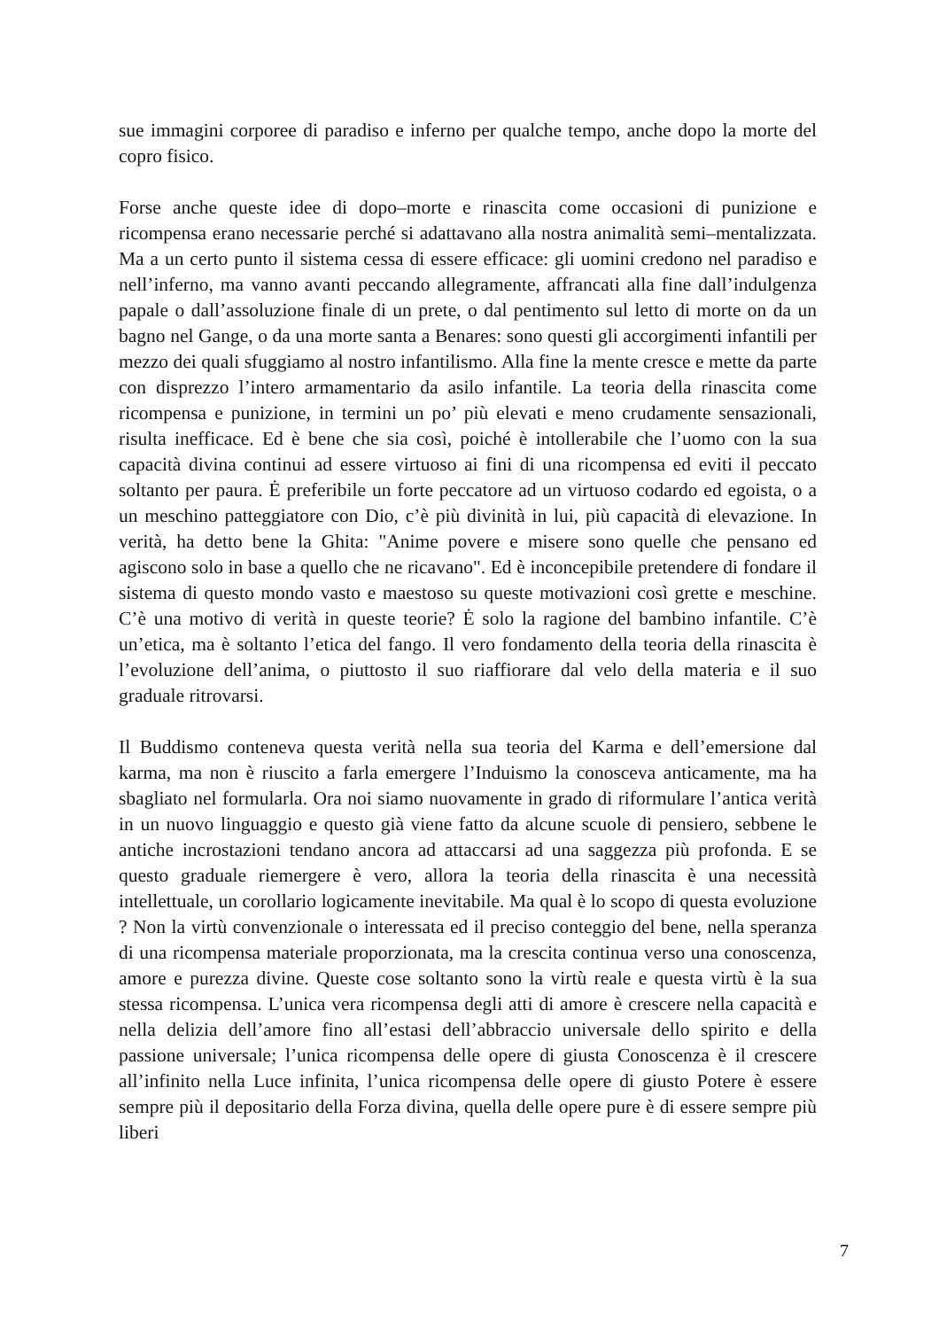sue immagini corporee di paradiso e inferno per qualche tempo, anche dopo la morte del copro fisico.
Forse anche queste idee di dopo–morte e rinascita come occasioni di punizione e ricompensa erano necessarie perché si adattavano alla nostra animalità semi–mentalizzata. Ma a un certo punto il sistema cessa di essere efficace: gli uomini credono nel paradiso e nell’inferno, ma vanno avanti peccando allegramente, affrancati alla fine dall’indulgenza papale o dall’assoluzione finale di un prete, o dal pentimento sul letto di morte on da un bagno nel Gange, o da una morte santa a Benares: sono questi gli accorgimenti infantili per mezzo dei quali sfuggiamo al nostro infantilismo. Alla fine la mente cresce e mette da parte con disprezzo l’intero armamentario da asilo infantile. La teoria della rinascita come ricompensa e punizione, in termini un po’ più elevati e meno crudamente sensazionali, risulta inefficace. Ed è bene che sia così, poiché è intollerabile che l’uomo con la sua capacità divina continui ad essere virtuoso ai fini di una ricompensa ed eviti il peccato soltanto per paura. Ė preferibile un forte peccatore ad un virtuoso codardo ed egoista, o a un meschino patteggiatore con Dio, c’è più divinità in lui, più capacità di elevazione. In verità, ha detto bene la Ghita: "Anime povere e misere sono quelle che pensano ed agiscono solo in base a quello che ne ricavano". Ed è inconcepibile pretendere di fondare il sistema di questo mondo vasto e maestoso su queste motivazioni così grette e meschine. C’è una motivo di verità in queste teorie? Ė solo la ragione del bambino infantile. C’è un’etica, ma è soltanto l’etica del fango. Il vero fondamento della teoria della rinascita è l’evoluzione dell’anima, o piuttosto il suo riaffiorare dal velo della materia e il suo graduale ritrovarsi.
Il Buddismo conteneva questa verità nella sua teoria del Karma e dell’emersione dal karma, ma non è riuscito a farla emergere l’Induismo la conosceva anticamente, ma ha sbagliato nel formularla. Ora noi siamo nuovamente in grado di riformulare l’antica verità in un nuovo linguaggio e questo già viene fatto da alcune scuole di pensiero, sebbene le antiche incrostazioni tendano ancora ad attaccarsi ad una saggezza più profonda. E se questo graduale riemergere è vero, allora la teoria della rinascita è una necessità intellettuale, un corollario logicamente inevitabile. Ma qual è lo scopo di questa evoluzione ? Non la virtù convenzionale o interessata ed il preciso conteggio del bene, nella speranza di una ricompensa materiale proporzionata, ma la crescita continua verso una conoscenza, amore e purezza divine. Queste cose soltanto sono la virtù reale e questa virtù è la sua stessa ricompensa. L’unica vera ricompensa degli atti di amore è crescere nella capacità e nella delizia dell’amore fino all’estasi dell’abbraccio universale dello spirito e della passione universale; l’unica ricompensa delle opere di giusta Conoscenza è il crescere all’infinito nella Luce infinita, l’unica ricompensa delle opere di giusto Potere è essere sempre più il depositario della Forza divina, quella delle opere pure è di essere sempre più liberi
7